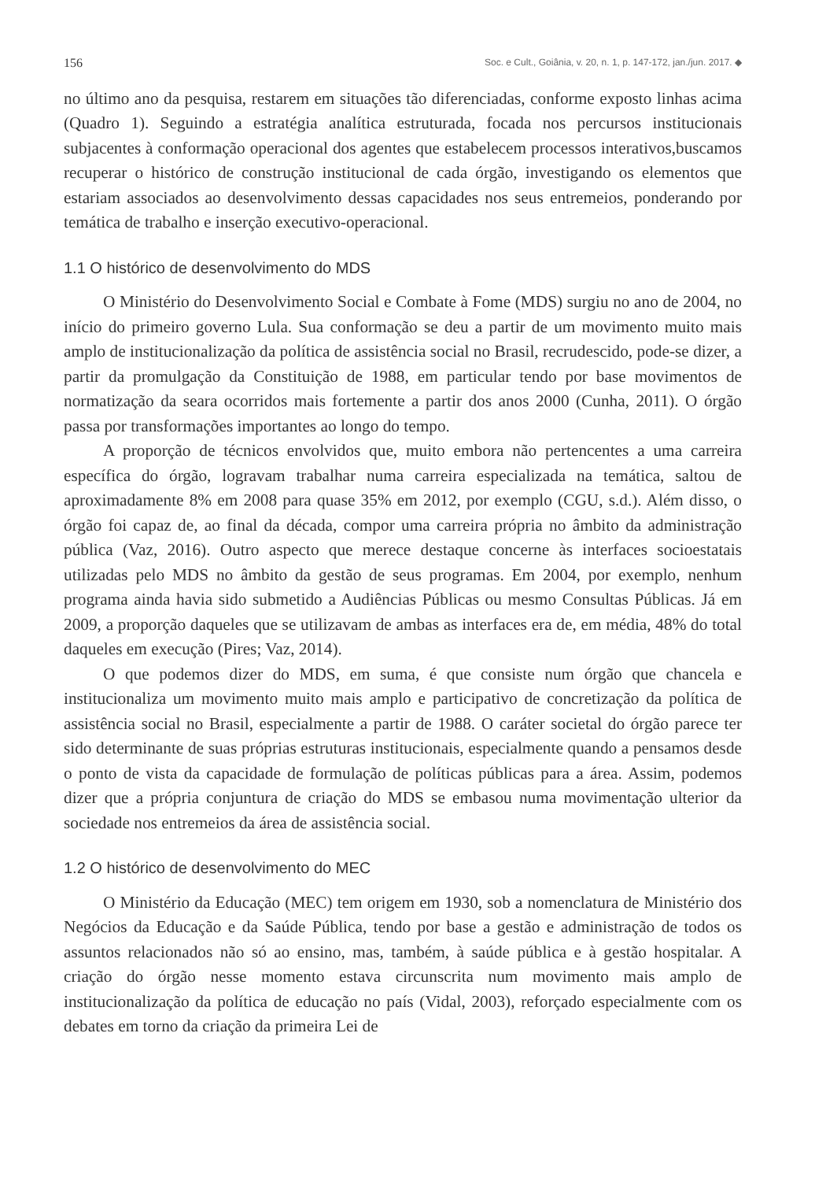156 Soc. e Cult., Goiânia, v. 20, n. 1, p. 147-172, jan./jun. 2017. ◆
no último ano da pesquisa, restarem em situações tão diferenciadas, conforme exposto linhas acima (Quadro 1). Seguindo a estratégia analítica estruturada, focada nos percursos institucionais subjacentes à conformação operacional dos agentes que estabelecem processos interativos,buscamos recuperar o histórico de construção institucional de cada órgão, investigando os elementos que estariam associados ao desenvolvimento dessas capacidades nos seus entremeios, ponderando por temática de trabalho e inserção executivo-operacional.
1.1 O histórico de desenvolvimento do MDS
O Ministério do Desenvolvimento Social e Combate à Fome (MDS) surgiu no ano de 2004, no início do primeiro governo Lula. Sua conformação se deu a partir de um movimento muito mais amplo de institucionalização da política de assistência social no Brasil, recrudescido, pode-se dizer, a partir da promulgação da Constituição de 1988, em particular tendo por base movimentos de normatização da seara ocorridos mais fortemente a partir dos anos 2000 (Cunha, 2011). O órgão passa por transformações importantes ao longo do tempo.
A proporção de técnicos envolvidos que, muito embora não pertencentes a uma carreira específica do órgão, logravam trabalhar numa carreira especializada na temática, saltou de aproximadamente 8% em 2008 para quase 35% em 2012, por exemplo (CGU, s.d.). Além disso, o órgão foi capaz de, ao final da década, compor uma carreira própria no âmbito da administração pública (Vaz, 2016). Outro aspecto que merece destaque concerne às interfaces socioestatais utilizadas pelo MDS no âmbito da gestão de seus programas. Em 2004, por exemplo, nenhum programa ainda havia sido submetido a Audiências Públicas ou mesmo Consultas Públicas. Já em 2009, a proporção daqueles que se utilizavam de ambas as interfaces era de, em média, 48% do total daqueles em execução (Pires; Vaz, 2014).
O que podemos dizer do MDS, em suma, é que consiste num órgão que chancela e institucionaliza um movimento muito mais amplo e participativo de concretização da política de assistência social no Brasil, especialmente a partir de 1988. O caráter societal do órgão parece ter sido determinante de suas próprias estruturas institucionais, especialmente quando a pensamos desde o ponto de vista da capacidade de formulação de políticas públicas para a área. Assim, podemos dizer que a própria conjuntura de criação do MDS se embasou numa movimentação ulterior da sociedade nos entremeios da área de assistência social.
1.2 O histórico de desenvolvimento do MEC
O Ministério da Educação (MEC) tem origem em 1930, sob a nomenclatura de Ministério dos Negócios da Educação e da Saúde Pública, tendo por base a gestão e administração de todos os assuntos relacionados não só ao ensino, mas, também, à saúde pública e à gestão hospitalar. A criação do órgão nesse momento estava circunscrita num movimento mais amplo de institucionalização da política de educação no país (Vidal, 2003), reforçado especialmente com os debates em torno da criação da primeira Lei de